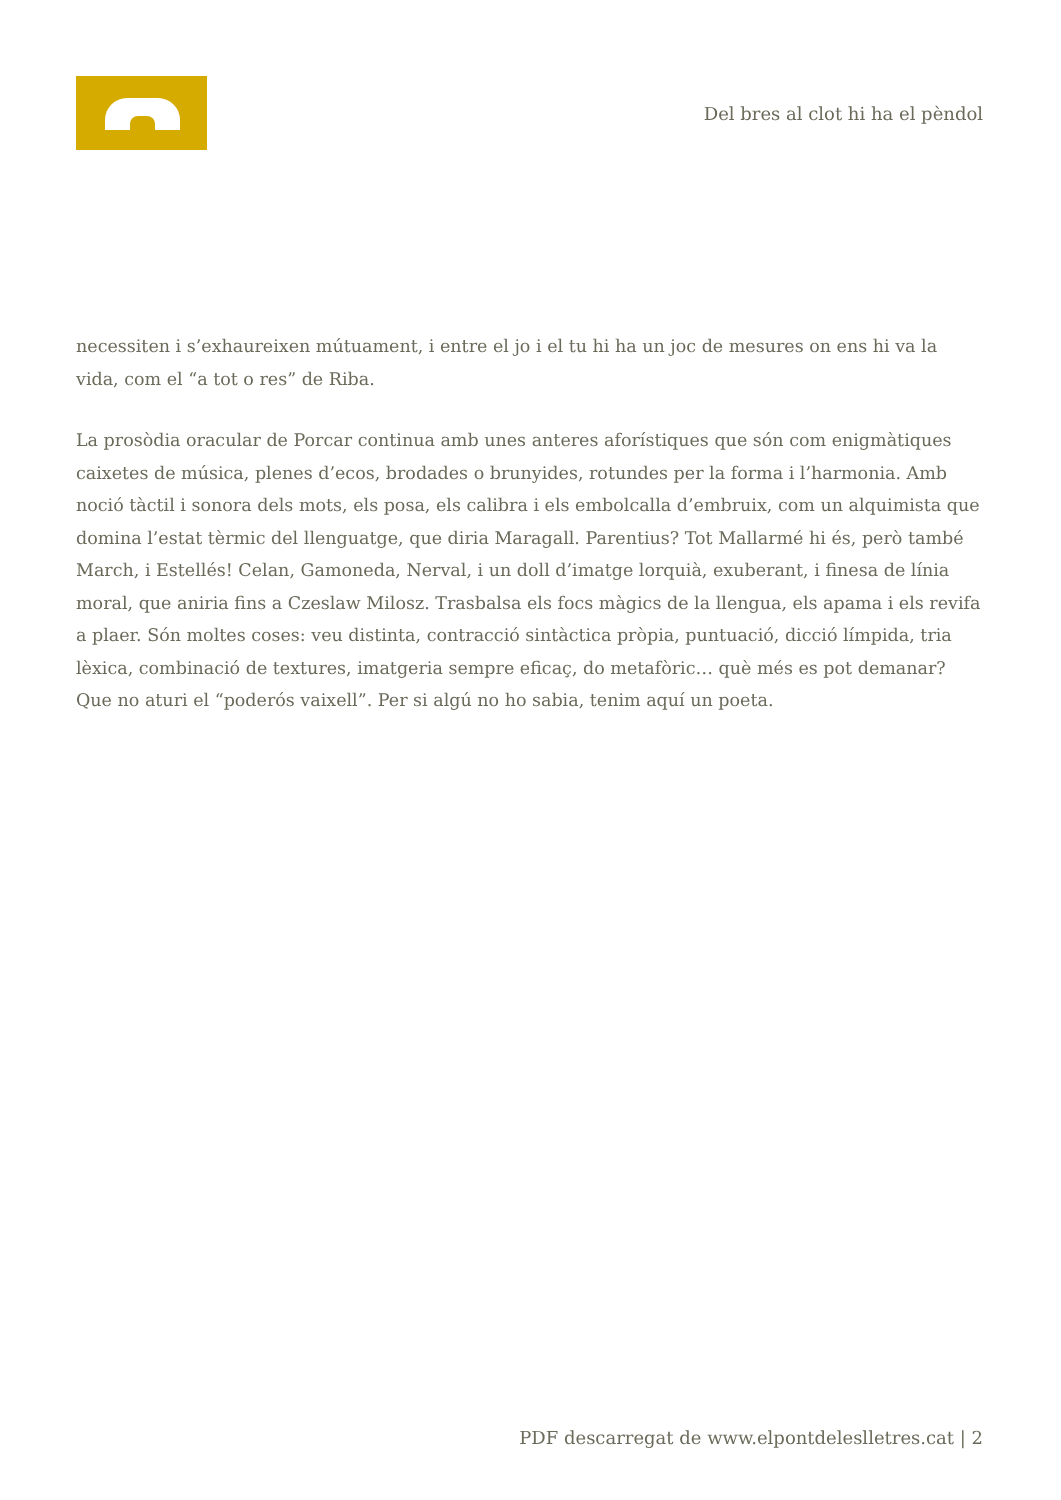Del bres al clot hi ha el pèndol
necessiten i s’exhaureixen mútuament, i entre el jo i el tu hi ha un joc de mesures on ens hi va la vida, com el “a tot o res” de Riba.
La prosòdia oracular de Porcar continua amb unes anteres aforístiques que són com enigmàtiques caixetes de música, plenes d’ecos, brodades o brunyides, rotundes per la forma i l’harmonia. Amb noció tàctil i sonora dels mots, els posa, els calibra i els embolcalla d’embruix, com un alquimista que domina l’estat tèrmic del llenguatge, que diria Maragall. Parentius? Tot Mallarmé hi és, però també March, i Estellés! Celan, Gamoneda, Nerval, i un doll d’imatge lorquià, exuberant, i finesa de línia moral, que aniria fins a Czeslaw Milosz. Trasbalsa els focs màgics de la llengua, els apama i els revifa a plaer. Són moltes coses: veu distinta, contracció sintàctica pròpia, puntuació, dicció límpida, tria lèxica, combinació de textures, imatgeria sempre eficaç, do metafòric… què més es pot demanar? Que no aturi el “poderós vaixell”. Per si algú no ho sabia, tenim aquí un poeta.
PDF descarregat de www.elpontdeleslletres.cat | 2